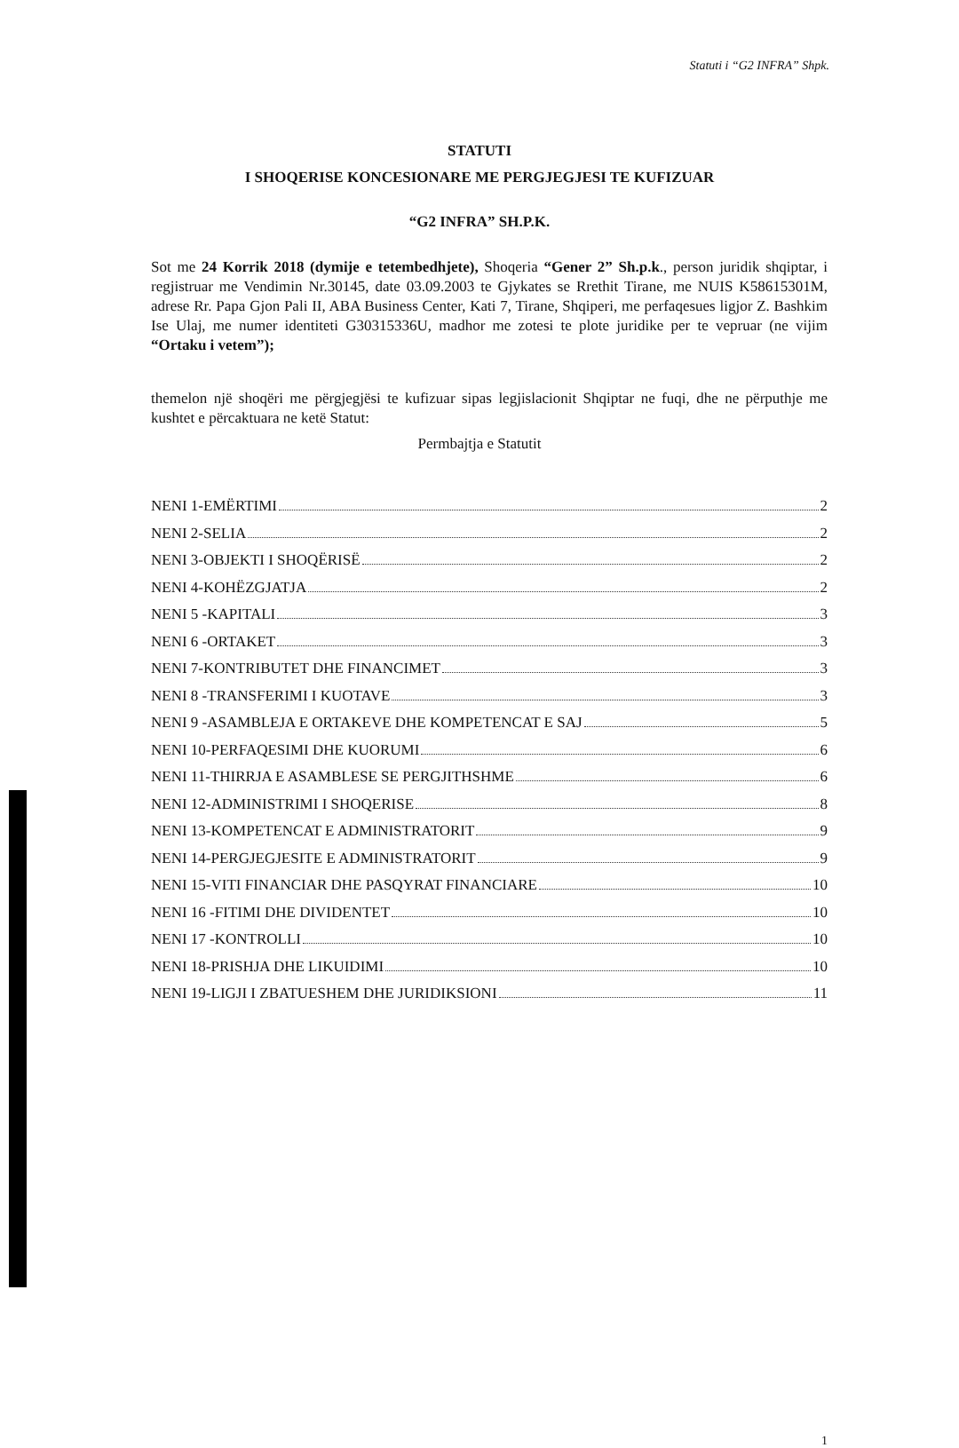Statuti i “G2 INFRA” Shpk.
STATUTI
I SHOQERISE KONCESIONARE ME PERGJEGJESI TE KUFIZUAR
“G2 INFRA” SH.P.K.
Sot me 24 Korrik 2018 (dymije e tetembedhjete), Shoqeria “Gener 2” Sh.p.k., person juridik shqiptar, i regjistruar me Vendimin Nr.30145, date 03.09.2003 te Gjykates se Rrethit Tirane, me NUIS K58615301M, adrese Rr. Papa Gjon Pali II, ABA Business Center, Kati 7, Tirane, Shqiperi, me perfaqesues ligjor Z. Bashkim Ise Ulaj, me numer identiteti G30315336U, madhor me zotesi te plote juridike per te vepruar (ne vijim “Ortaku i vetem”);
themelon një shoqëri me përgjegjësi te kufizuar sipas legjislacionit Shqiptar ne fuqi, dhe ne përputhje me kushtet e përcaktuara ne ketë Statut:
Permbajtja e Statutit
NENI 1-EMËRTIMI 2
NENI 2-SELIA 2
NENI 3-OBJEKTI I SHOQËRISË 2
NENI 4-KOHËZGJATJA 2
NENI 5 -KAPITALI 3
NENI 6 -ORTAKET 3
NENI 7-KONTRIBUTET DHE FINANCIMET 3
NENI 8 -TRANSFERIMI I KUOTAVE 3
NENI 9 -ASAMBLEJA E ORTAKEVE DHE KOMPETENCAT E SAJ 5
NENI 10-PERFAQESIMI DHE KUORUMI 6
NENI 11-THIRRJA E ASAMBLESE SE PERGJITHSHME 6
NENI 12-ADMINISTRIMI I SHOQERISE 8
NENI 13-KOMPETENCAT E ADMINISTRATORIT 9
NENI 14-PERGJEGJESITE E ADMINISTRATORIT 9
NENI 15-VITI FINANCIAR DHE PASQYRAT FINANCIARE 10
NENI 16 -FITIMI DHE DIVIDENTET 10
NENI 17 -KONTROLLI 10
NENI 18-PRISHJA DHE LIKUIDIMI 10
NENI 19-LIGJI I ZBATUESHEM DHE JURIDIKSIONI 11
1